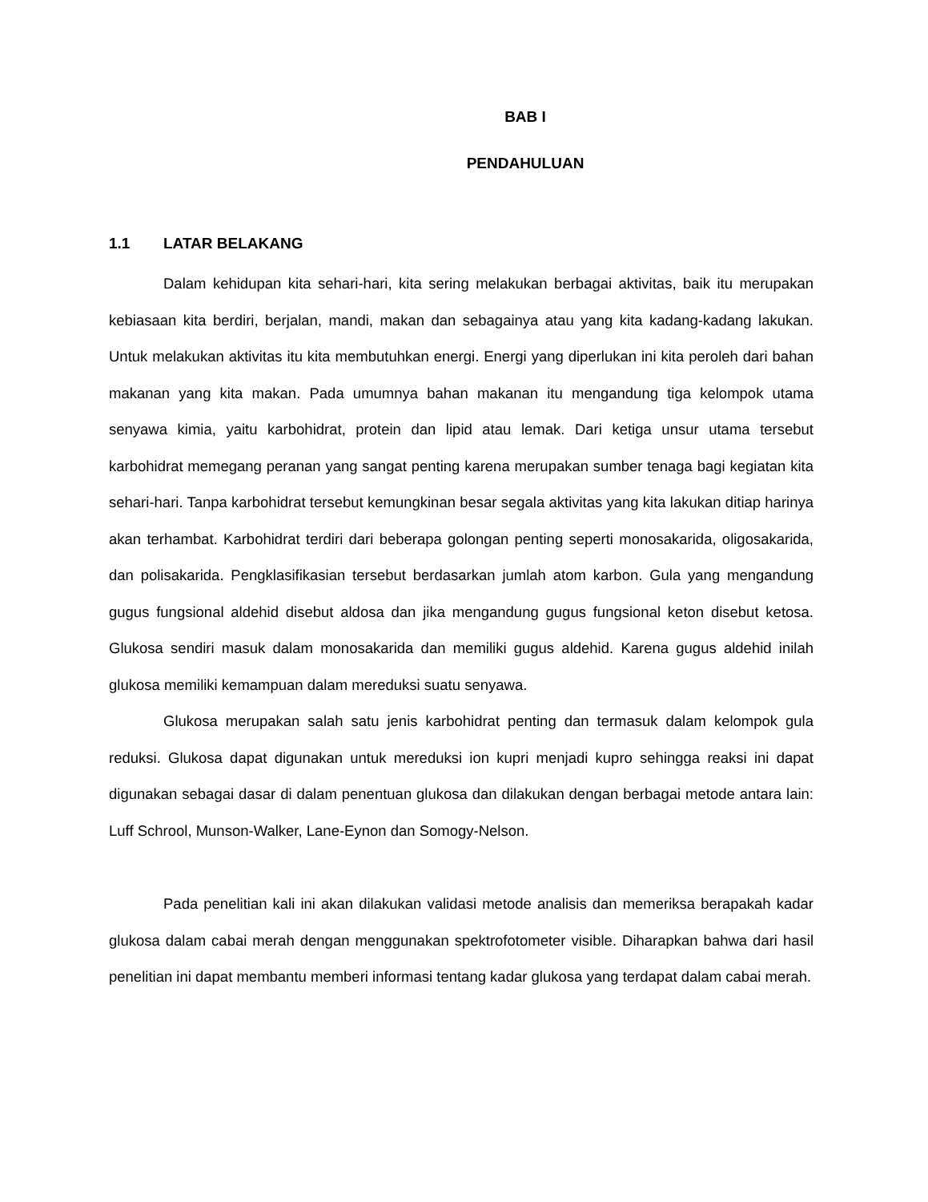BAB I
PENDAHULUAN
1.1 LATAR BELAKANG
Dalam kehidupan kita sehari-hari, kita sering melakukan berbagai aktivitas, baik itu merupakan kebiasaan kita berdiri, berjalan, mandi, makan dan sebagainya atau yang kita kadang-kadang lakukan. Untuk melakukan aktivitas itu kita membutuhkan energi. Energi yang diperlukan ini kita peroleh dari bahan makanan yang kita makan. Pada umumnya bahan makanan itu mengandung tiga kelompok utama senyawa kimia, yaitu karbohidrat, protein dan lipid atau lemak. Dari ketiga unsur utama tersebut karbohidrat memegang peranan yang sangat penting karena merupakan sumber tenaga bagi kegiatan kita sehari-hari. Tanpa karbohidrat tersebut kemungkinan besar segala aktivitas yang kita lakukan ditiap harinya akan terhambat. Karbohidrat terdiri dari beberapa golongan penting seperti monosakarida, oligosakarida, dan polisakarida. Pengklasifikasian tersebut berdasarkan jumlah atom karbon. Gula yang mengandung gugus fungsional aldehid disebut aldosa dan jika mengandung gugus fungsional keton disebut ketosa. Glukosa sendiri masuk dalam monosakarida dan memiliki gugus aldehid. Karena gugus aldehid inilah glukosa memiliki kemampuan dalam mereduksi suatu senyawa.
Glukosa merupakan salah satu jenis karbohidrat penting dan termasuk dalam kelompok gula reduksi. Glukosa dapat digunakan untuk mereduksi ion kupri menjadi kupro sehingga reaksi ini dapat digunakan sebagai dasar di dalam penentuan glukosa dan dilakukan dengan berbagai metode antara lain: Luff Schrool, Munson-Walker, Lane-Eynon dan Somogy-Nelson.
Pada penelitian kali ini akan dilakukan validasi metode analisis dan memeriksa berapakah kadar glukosa dalam cabai merah dengan menggunakan spektrofotometer visible. Diharapkan bahwa dari hasil penelitian ini dapat membantu memberi informasi tentang kadar glukosa yang terdapat dalam cabai merah.